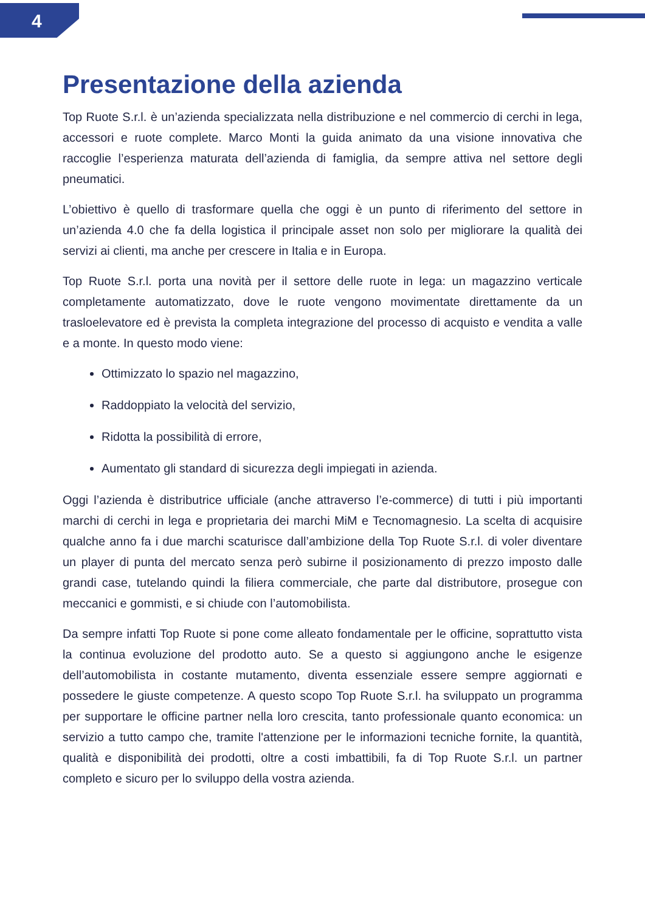4
Presentazione della azienda
Top Ruote S.r.l. è un’azienda specializzata nella distribuzione e nel commercio di cerchi in lega, accessori e ruote complete. Marco Monti la guida animato da una visione innovativa che raccoglie l’esperienza maturata dell’azienda di famiglia, da sempre attiva nel settore degli pneumatici.
L’obiettivo è quello di trasformare quella che oggi è un punto di riferimento del settore in un’azienda 4.0 che fa della logistica il principale asset non solo per migliorare la qualità dei servizi ai clienti, ma anche per crescere in Italia e in Europa.
Top Ruote S.r.l. porta una novità per il settore delle ruote in lega: un magazzino verticale completamente automatizzato, dove le ruote vengono movimentate direttamente da un trasloelevatore ed è prevista la completa integrazione del processo di acquisto e vendita a valle e a monte. In questo modo viene:
Ottimizzato lo spazio nel magazzino,
Raddoppiato la velocità del servizio,
Ridotta la possibilità di errore,
Aumentato gli standard di sicurezza degli impiegati in azienda.
Oggi l’azienda è distributrice ufficiale (anche attraverso l’e-commerce) di tutti i più importanti marchi di cerchi in lega e proprietaria dei marchi MiM e Tecnomagnesio. La scelta di acquisire qualche anno fa i due marchi scaturisce dall’ambizione della Top Ruote S.r.l. di voler diventare un player di punta del mercato senza però subirne il posizionamento di prezzo imposto dalle grandi case, tutelando quindi la filiera commerciale, che parte dal distributore, prosegue con meccanici e gommisti, e si chiude con l’automobilista.
Da sempre infatti Top Ruote si pone come alleato fondamentale per le officine, soprattutto vista la continua evoluzione del prodotto auto. Se a questo si aggiungono anche le esigenze dell’automobilista in costante mutamento, diventa essenziale essere sempre aggiornati e possedere le giuste competenze. A questo scopo Top Ruote S.r.l. ha sviluppato un programma per supportare le officine partner nella loro crescita, tanto professionale quanto economica: un servizio a tutto campo che, tramite l'attenzione per le informazioni tecniche fornite, la quantità, qualità e disponibilità dei prodotti, oltre a costi imbattibili, fa di Top Ruote S.r.l. un partner completo e sicuro per lo sviluppo della vostra azienda.